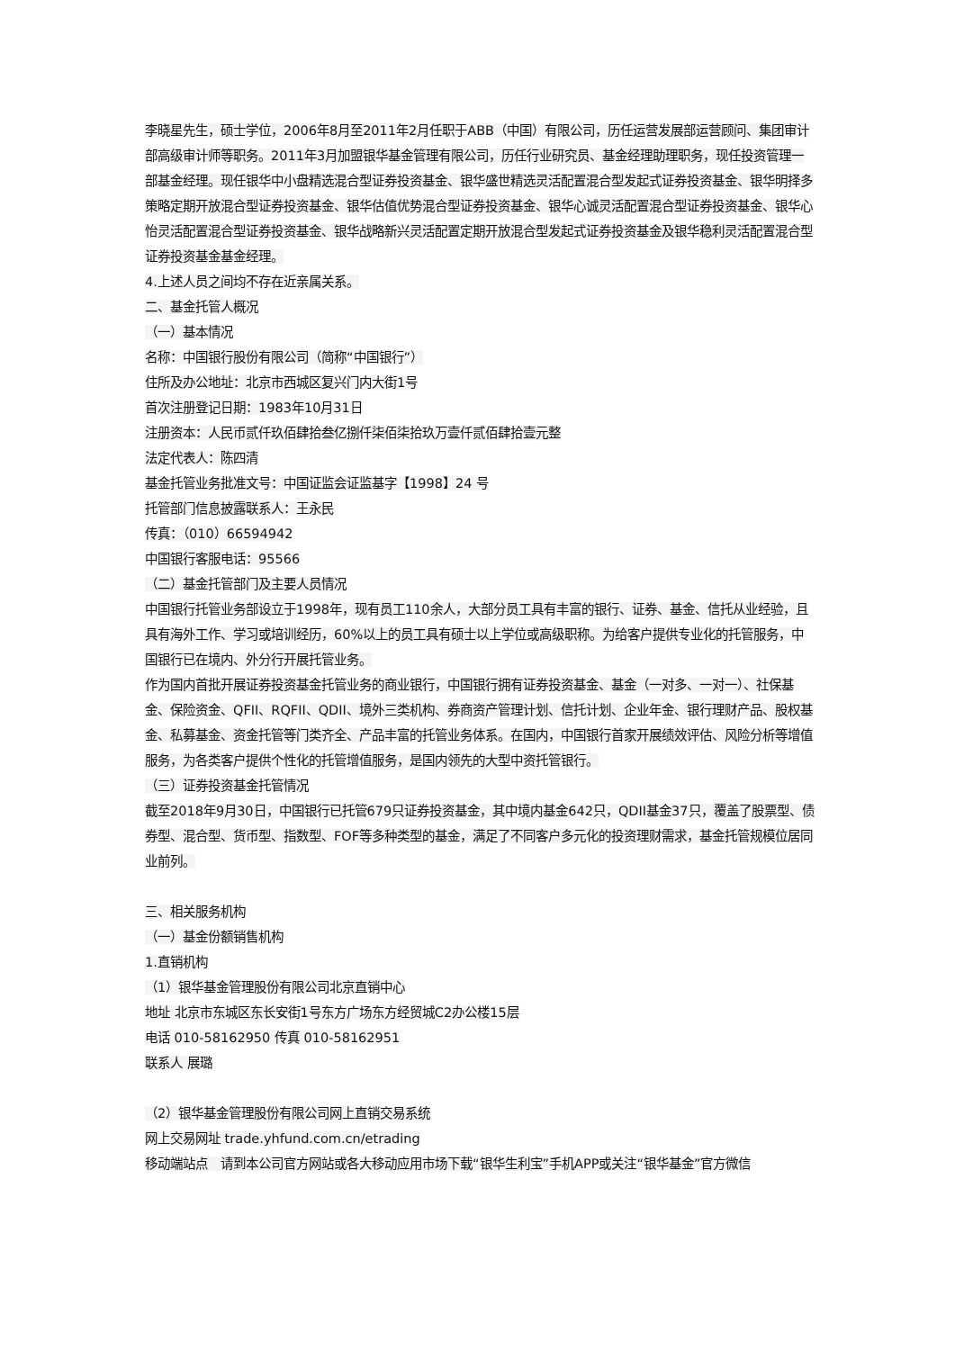李晓星先生，硕士学位，2006年8月至2011年2月任职于ABB（中国）有限公司，历任运营发展部运营顾问、集团审计部高级审计师等职务。2011年3月加盟银华基金管理有限公司，历任行业研究员、基金经理助理职务，现任投资管理一部基金经理。现任银华中小盘精选混合型证券投资基金、银华盛世精选灵活配置混合型发起式证券投资基金、银华明择多策略定期开放混合型证券投资基金、银华估值优势混合型证券投资基金、银华心诚灵活配置混合型证券投资基金、银华心怡灵活配置混合型证券投资基金、银华战略新兴灵活配置定期开放混合型发起式证券投资基金及银华稳利灵活配置混合型证券投资基金基金经理。
4.上述人员之间均不存在近亲属关系。
二、基金托管人概况
（一）基本情况
名称：中国银行股份有限公司（简称“中国银行”）
住所及办公地址：北京市西城区复兴门内大街1号
首次注册登记日期：1983年10月31日
注册资本：人民币贰仟玖佰肆拾叁亿捌仟柒佰柒拾玖万壹仟贰佰肆拾壹元整
法定代表人：陈四清
基金托管业务批准文号：中国证监会证监基字【1998】24 号
托管部门信息披露联系人：王永民
传真：（010）66594942
中国银行客服电话：95566
（二）基金托管部门及主要人员情况
中国银行托管业务部设立于1998年，现有员工110余人，大部分员工具有丰富的银行、证券、基金、信托从业经验，且具有海外工作、学习或培训经历，60%以上的员工具有硕士以上学位或高级职称。为给客户提供专业化的托管服务，中国银行已在境内、外分行开展托管业务。
作为国内首批开展证券投资基金托管业务的商业银行，中国银行拥有证券投资基金、基金（一对多、一对一）、社保基金、保险资金、QFII、RQFII、QDII、境外三类机构、券商资产管理计划、信托计划、企业年金、银行理财产品、股权基金、私募基金、资金托管等门类齐全、产品丰富的托管业务体系。在国内，中国银行首家开展绩效评估、风险分析等增值服务，为各类客户提供个性化的托管增值服务，是国内领先的大型中资托管银行。
（三）证券投资基金托管情况
截至2018年9月30日，中国银行已托管679只证券投资基金，其中境内基金642只，QDII基金37只，覆盖了股票型、债券型、混合型、货币型、指数型、FOF等多种类型的基金，满足了不同客户多元化的投资理财需求，基金托管规模位居同业前列。
三、相关服务机构
（一）基金份额销售机构
1.直销机构
（1）银华基金管理股份有限公司北京直销中心
地址 北京市东城区东长安街1号东方广场东方经贸城C2办公楼15层
电话 010-58162950 传真 010-58162951
联系人 展璐
（2）银华基金管理股份有限公司网上直销交易系统
网上交易网址 trade.yhfund.com.cn/etrading
移动端站点　请到本公司官方网站或各大移动应用市场下载“银华生利宝”手机APP或关注“银华基金”官方微信